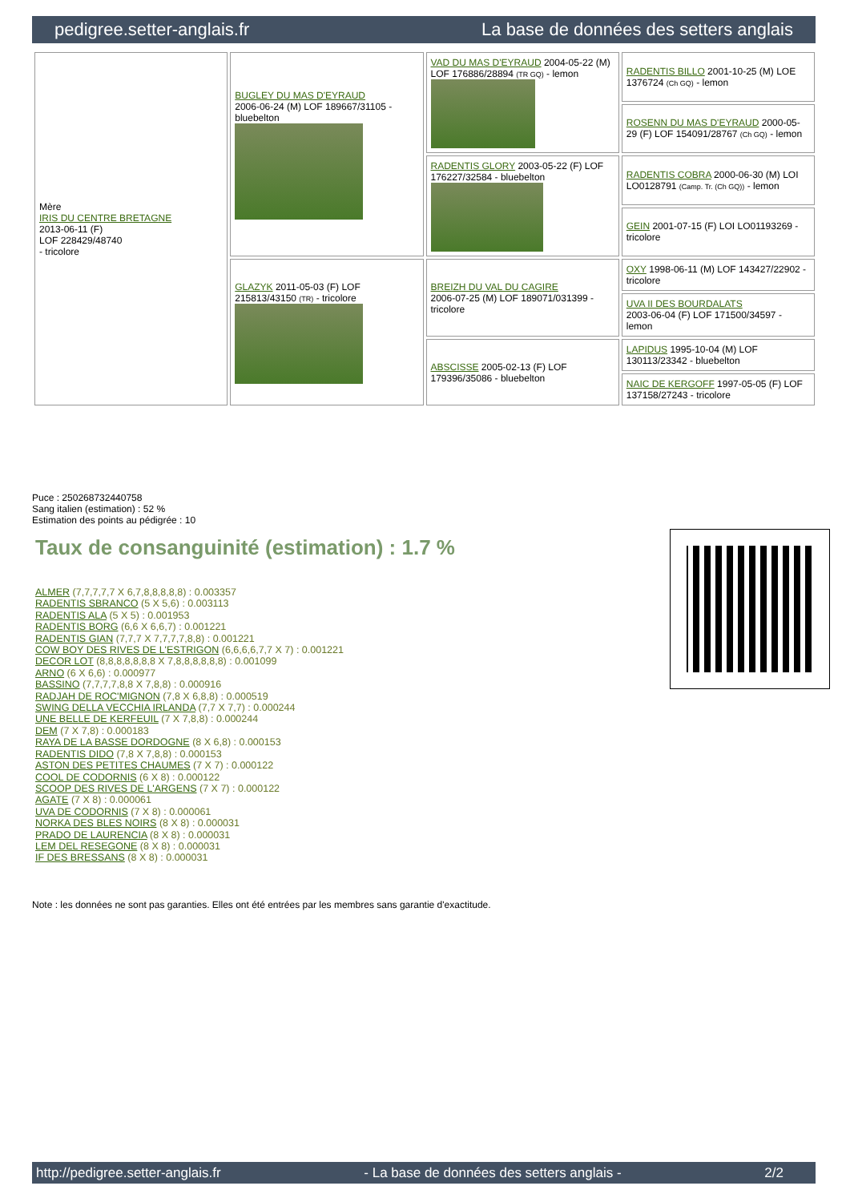pedigree.setter-anglais.fr La base de données des setters anglais
| Mère IRIS DU CENTRE BRETAGNE 2013-06-11 (F) LOF 228429/48740 - tricolore | BUGLEY DU MAS D'EYRAUD 2006-06-24 (M) LOF 189667/31105 - bluebelton | VAD DU MAS D'EYRAUD 2004-05-22 (M) LOF 176886/28894 (TR GQ) - lemon | RADENTIS BILLO 2001-10-25 (M) LOE 1376724 (Ch GQ) - lemon |
| | | | ROSENN DU MAS D'EYRAUD 2000-05-29 (F) LOF 154091/28767 (Ch GQ) - lemon |
| | | RADENTIS GLORY 2003-05-22 (F) LOF 176227/32584 - bluebelton | RADENTIS COBRA 2000-06-30 (M) LOI LO0128791 (Camp. Tr. (Ch GQ)) - lemon |
| | | | GEIN 2001-07-15 (F) LOI LO01193269 - tricolore |
| | GLAZYK 2011-05-03 (F) LOF 215813/43150 (TR) - tricolore | BREIZH DU VAL DU CAGIRE 2006-07-25 (M) LOF 189071/031399 - tricolore | OXY 1998-06-11 (M) LOF 143427/22902 - tricolore |
| | | | UVA II DES BOURDALATS 2003-06-04 (F) LOF 171500/34597 - lemon |
| | | ABSCISSE 2005-02-13 (F) LOF 179396/35086 - bluebelton | LAPIDUS 1995-10-04 (M) LOF 130113/23342 - bluebelton |
| | | | NAIC DE KERGOFF 1997-05-05 (F) LOF 137158/27243 - tricolore |
Puce : 250268732440758
Sang italien (estimation) : 52 %
Estimation des points au pédigrée : 10
Taux de consanguinité (estimation) : 1.7 %
ALMER (7,7,7,7,7 X 6,7,8,8,8,8,8) : 0.003357
RADENTIS SBRANCO (5 X 5,6) : 0.003113
RADENTIS ALA (5 X 5) : 0.001953
RADENTIS BORG (6,6 X 6,6,7) : 0.001221
RADENTIS GIAN (7,7,7 X 7,7,7,7,8,8) : 0.001221
COW BOY DES RIVES DE L'ESTRIGON (6,6,6,6,7,7 X 7) : 0.001221
DECOR LOT (8,8,8,8,8,8,8 X 7,8,8,8,8,8,8) : 0.001099
ARNO (6 X 6,6) : 0.000977
BASSINO (7,7,7,7,8,8 X 7,8,8) : 0.000916
RADJAH DE ROC'MIGNON (7,8 X 6,8,8) : 0.000519
SWING DELLA VECCHIA IRLANDA (7,7 X 7,7) : 0.000244
UNE BELLE DE KERFEUIL (7 X 7,8,8) : 0.000244
DEM (7 X 7,8) : 0.000183
RAYA DE LA BASSE DORDOGNE (8 X 6,8) : 0.000153
RADENTIS DIDO (7,8 X 7,8,8) : 0.000153
ASTON DES PETITES CHAUMES (7 X 7) : 0.000122
COOL DE CODORNIS (6 X 8) : 0.000122
SCOOP DES RIVES DE L'ARGENS (7 X 7) : 0.000122
AGATE (7 X 8) : 0.000061
UVA DE CODORNIS (7 X 8) : 0.000061
NORKA DES BLES NOIRS (8 X 8) : 0.000031
PRADO DE LAURENCIA (8 X 8) : 0.000031
LEM DEL RESEGONE (8 X 8) : 0.000031
IF DES BRESSANS (8 X 8) : 0.000031
Note : les données ne sont pas garanties. Elles ont été entrées par les membres sans garantie d'exactitude.
http://pedigree.setter-anglais.fr - La base de données des setters anglais - 2/2